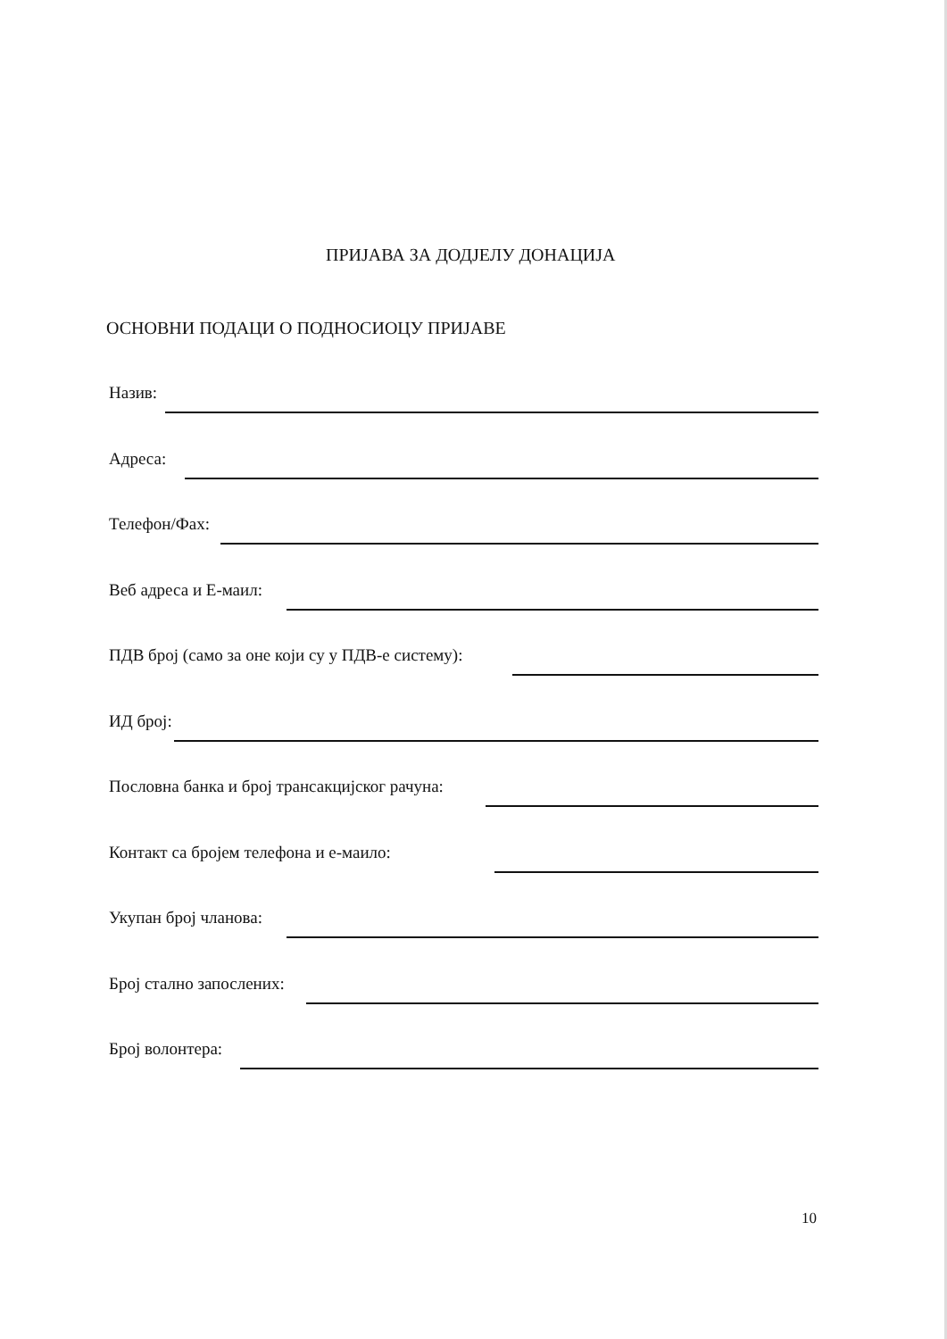ПРИЈАВА ЗА ДОДЈЕЛУ ДОНАЦИЈА
ОСНОВНИ ПОДАЦИ О ПОДНОСИОЦУ ПРИЈАВЕ
Назив:
Адреса:
Телефон/Фах:
Веб адреса и Е-маил:
ПДВ број (само за оне који су у ПДВ-е систему):
ИД број:
Пословна банка и број трансакцијског рачуна:
Контакт са бројем телефона и е-маило:
Укупан број чланова:
Број стално запослених:
Број волонтера:
10